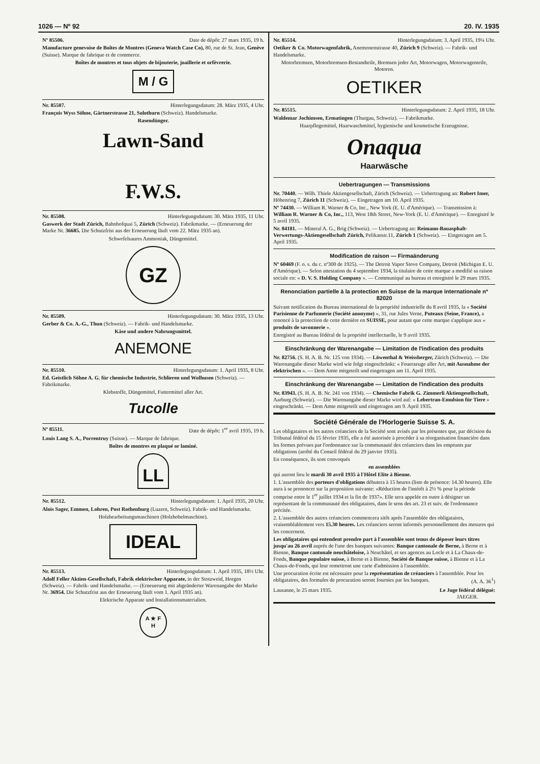1026 — Nº 92 20. IV. 1935
Nº 85506. Date de dépôt: 27 mars 1935, 19 h.
Manufacture genevoise de Boîtes de Montres (Geneva Watch Case Co), 80, rue de St. Jean, Genève (Suisse). Marque de fabrique et de commerce.
Boîtes de montres et tous objets de bijouterie, joaillerie et orfèvrerie.
M / G
Nr. 85507. Hinterlegungsdatum: 28. März 1935, 4 Uhr.
François Wyss Söhne, Gärtnerstrasse 21, Solothurn (Schweiz). Handelsmarke.
Rasendünger.
Lawn-Sand
F.W.S.
Nr. 85508. Hinterlegungsdatum: 30. März 1935, 11 Uhr.
Gaswerk der Stadt Zürich, Bahnhofquai 5, Zürich (Schweiz). Fabrikmarke. — (Erneuerung der Marke Nr. 36685. Die Schutzfrist aus der Erneuerung läuft vom 22. März 1935 an).
Schwefelsaures Ammoniak, Düngemittel.
GZ
Nr. 85509. Hinterlegungsdatum: 30. März 1935, 13 Uhr.
Gerber & Co. A.-G., Thun (Schweiz). — Fabrik- und Handelsmarke.
Käse und andere Nahrungsmittel.
ANEMONE
Nr. 85510. Hinterlegungsdatum: 1. April 1935, 8 Uhr.
Ed. Geistlich Söhne A. G. für chemische Industrie, Schlieren und Wolhusen (Schweiz). — Fabrikmarke.
Klebstoffe, Düngemittel, Futtermittel aller Art.
Tucolle
Nº 85511. Date de dépôt: 1<sup>er</sup> avril 1935, 19 h.
Louis Lang S. A., Porrentruy (Suisse). — Marque de fabrique.
Boîtes de montres en plaqué or laminé.
LL
Nr. 85512. Hinterlegungsdatum: 1. April 1935, 20 Uhr.
Alois Sager, Emmen, Lohren, Post Rothenburg (Luzern, Schweiz). Fabrik- und Handelsmarke.
Holzbearbeitungsmaschinen (Holzhobelmaschine).
IDEAL
Nr. 85513. Hinterlegungsdatum: 1. April 1935, 18½ Uhr.
Adolf Feller Aktien-Gesellschaft, Fabrik elektrischer Apparate, in der Stotzweid, Horgen (Schweiz). — Fabrik- und Handelsmarke. — (Erneuerung mit abgeänderter Warenangabe der Marke Nr. 36954. Die Schutzfrist aus der Erneuerung läuft vom 1. April 1935 an).
Elektrische Apparate und Installationsmaterialien.
A ★ F
H
Nr. 85514. Hinterlegungsdatum: 3. April 1935, 19¼ Uhr.
Oetiker & Co. Motorwagenfabrik, Anemonenstrasse 40, Zürich 9 (Schweiz). — Fabrik- und Handelsmarke.
Motorbremsen, Motorbremsen-Bestandteile, Bremsen jeder Art, Motorwagen, Motorwagenteile, Motoren.
OETIKER
Nr. 85515. Hinterlegungsdatum: 2. April 1935, 18 Uhr.
Waldemar Jochimsen, Ermatingen (Thurgau, Schweiz). — Fabrikmarke.
Haarpflegemittel, Haarwaschmittel, hygienische und kosmetische Erzeugnisse.
Onaqua
Haarwäsche
Uebertragungen — Transmissions
Nr. 70440. — Wilh. Thiele Aktiengesellschaft, Zürich (Schweiz). — Uebertragung an: Robert Imer, Höhenring 7, Zürich 11 (Schweiz). — Eingetragen am 10. April 1935.
Nº 74430. — William R. Warner & Co, Inc., New York (E. U. d'Amérique). — Transmission à: William R. Warner & Co, Inc., 113, West 18th Street, New-York (E. U. d'Amérique). — Enregistré le 5 avril 1935.
Nr. 84181. — Mineral A. G., Brig (Schweiz). — Uebertragung an: Reimann-Bauasphalt-Verwertungs-Aktiengesellschaft Zürich, Pelikanstr.11, Zürich 1 (Schweiz). — Eingetragen am 5. April 1935.
Modification de raison — Firmaänderung
Nº 60469 (F. o. s. du c. nº300 de 1925). — The Detroit Vapor Stove Company, Detroit (Michigan E. U. d'Amérique). — Selon attestation du 4 septembre 1934, la titulaire de cette marque a modifié sa raison sociale en: « D. V. S. Holding Company ». — Communiqué au bureau et enregistré le 29 mars 1935.
Renonciation partielle à la protection en Suisse de la marque internationale nº 82020
Suivant notification du Bureau international de la propriété industrielle du 8 avril 1935, la « Société Parisienne de Parfumerie (Société anonyme) », 31, rue Jules Verne, Puteaux (Seine, France), a renoncé à la protection de cette dernière en SUISSE, pour autant que cette marque s'applique aux « produits de savonnerie ».
Enregistré au Bureau fédéral de la propriété intellectuelle, le 9 avril 1935.
Einschränkung der Warenangabe — Limitation de l'indication des produits
Nr. 82756. (S. H. A. B. Nr. 125 von 1934). — Löwenthal & Weissberger, Zürich (Schweiz). — Die Warenangabe dieser Marke wird wie folgt eingeschränkt: « Feuerzeuge aller Art, mit Ausnahme der elektrischen ». — Dem Amte mitgeteilt und eingetragen am 11. April 1935.
Einschränkung der Warenangabe — Limitation de l'indication des produits
Nr. 83943. (S. H. A. B. Nr. 241 von 1934). — Chemische Fabrik G. Zimmerli Aktiengesellschaft, Aarburg (Schweiz). — Die Warenangabe dieser Marke wird auf: « Lebertran-Emulsion für Tiere » eingeschränkt. — Dem Amte mitgeteilt und eingetragen am 9. April 1935.
Société Générale de l'Horlogerie Suisse S. A.
Les obligataires et les autres créanciers de la Société sont avisés par les présentes que, par décision du Tribunal fédéral du 15 février 1935, elle a été autorisée à procéder à sa réorganisation financière dans les formes prévues par l'ordonnance sur la communauté des créanciers dans les emprunts par obligations (arrêté du Conseil fédéral du 29 janvier 1935).
En conséquence, ils sont convoqués
en assemblées
qui auront lieu le mardi 30 avril 1935 à l'Hôtel Elite à Bienne.
1. L'assemblée des porteurs d'obligations débutera à 15 heures (liste de présence: 14.30 heures). Elle aura à se prononcer sur la proposition suivante: «Réduction de l'intérêt à 2½ % pour la période comprise entre le 1<sup>er</sup> juillet 1934 et la fin de 1937». Elle sera appelée en outre à désigner un représentant de la communauté des obligataires, dans le sens des art. 23 et suiv. de l'ordonnance précitée.
2. L'assemblée des autres créanciers commencera sitôt après l'assemblée des obligataires, vraisemblablement vers 15.30 heures. Les créanciers seront informés personnellement des mesures qui les concernent.
Les obligataires qui entendent prendre part à l'assemblée sont tenus de déposer leurs titres jusqu'au 26 avril auprès de l'une des banques suivantes: Banque cantonale de Berne, à Berne et à Bienne, Banque cantonale neuchâteloise, à Neuchâtel, et ses agences au Locle et à La Chaux-de-Fonds, Banque populaire suisse, à Berne et à Bienne, Société de Banque suisse, à Bienne et à La Chaux-de-Fonds, qui leur remettront une carte d'admission à l'assemblée.
Une procuration écrite est nécessaire pour la représentation de créanciers à l'assemblée. Pour les obligataires, des formules de procuration seront fournies par les banques. (A. A. 36<sup>1</sup>)
Lausanne, le 25 mars 1935. Le Juge fédéral délégué:
JAEGER.